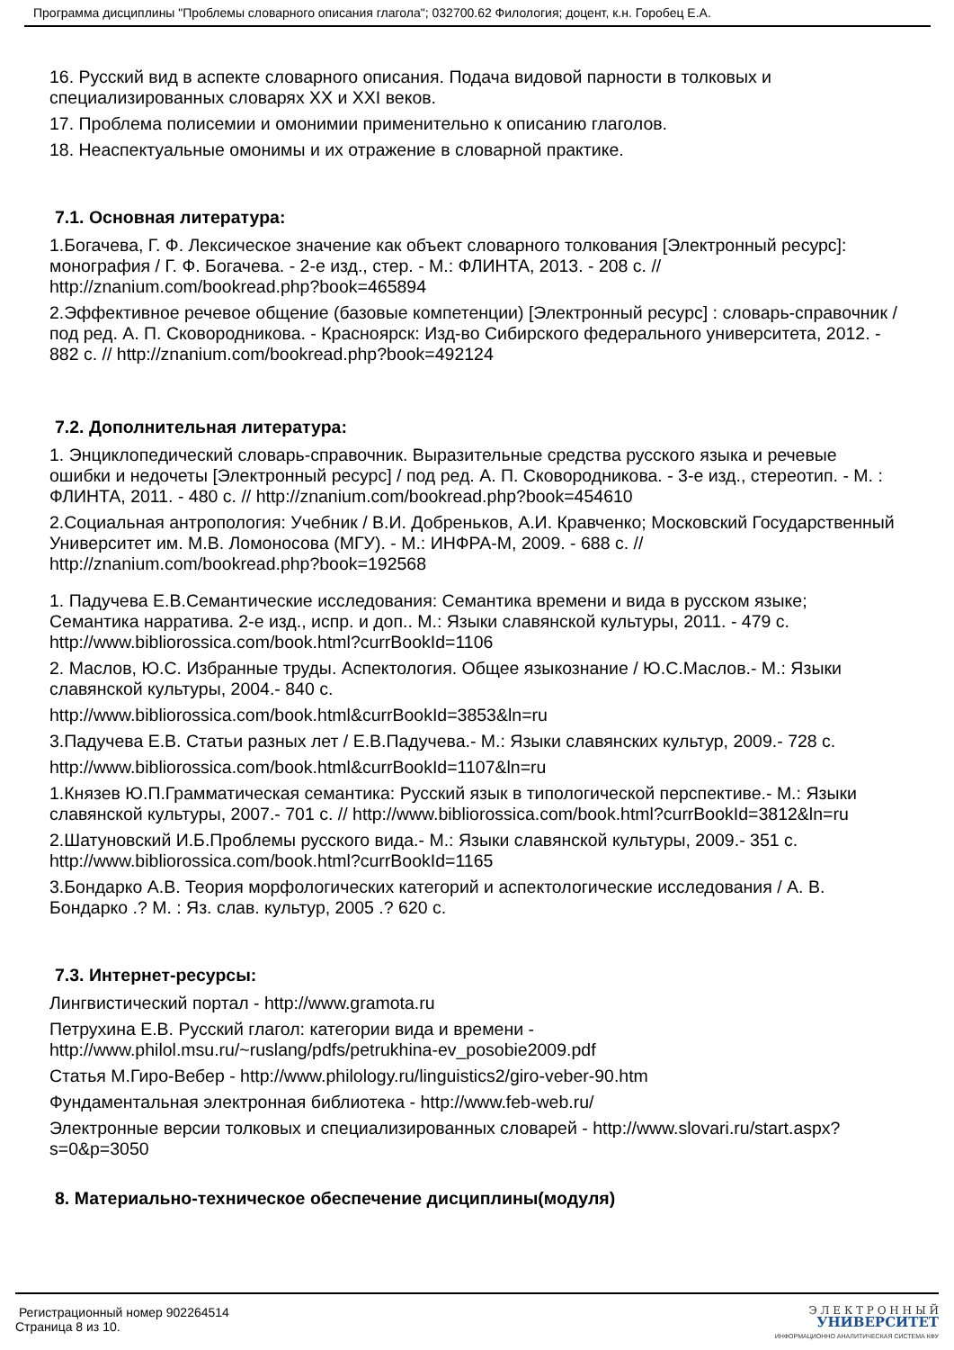Программа дисциплины "Проблемы словарного описания глагола"; 032700.62 Филология; доцент, к.н. Горобец Е.А.
16. Русский вид в аспекте словарного описания. Подача видовой парности в толковых и специализированных словарях XX и XXI веков.
17. Проблема полисемии и омонимии применительно к описанию глаголов.
18. Неаспектуальные омонимы и их отражение в словарной практике.
7.1. Основная литература:
1.Богачева, Г. Ф. Лексическое значение как объект словарного толкования [Электронный ресурс]: монография / Г. Ф. Богачева. - 2-е изд., стер. - М.: ФЛИНТА, 2013. - 208 с. // http://znanium.com/bookread.php?book=465894
2.Эффективное речевое общение (базовые компетенции) [Электронный ресурс] : словарь-справочник / под ред. А. П. Сковородникова. - Красноярск: Изд-во Сибирского федерального университета, 2012. - 882 с. // http://znanium.com/bookread.php?book=492124
7.2. Дополнительная литература:
1. Энциклопедический словарь-справочник. Выразительные средства русского языка и речевые ошибки и недочеты [Электронный ресурс] / под ред. А. П. Сковородникова. - 3-е изд., стереотип. - М. : ФЛИНТА, 2011. - 480 с. // http://znanium.com/bookread.php?book=454610
2.Социальная антропология: Учебник / В.И. Добреньков, А.И. Кравченко; Московский Государственный Университет им. М.В. Ломоносова (МГУ). - М.: ИНФРА-М, 2009. - 688 с. // http://znanium.com/bookread.php?book=192568
1. Падучева Е.В.Семантические исследования: Семантика времени и вида в русском языке; Семантика нарратива. 2-е изд., испр. и доп.. М.: Языки славянской культуры, 2011. - 479 с. http://www.bibliorossica.com/book.html?currBookId=1106
2. Маслов, Ю.С. Избранные труды. Аспектология. Общее языкознание / Ю.С.Маслов.- М.: Языки славянской культуры, 2004.- 840 с.
http://www.bibliorossica.com/book.html&currBookId=3853&ln=ru
3.Падучева Е.В. Статьи разных лет / Е.В.Падучева.- М.: Языки славянских культур, 2009.- 728 с.
http://www.bibliorossica.com/book.html&currBookId=1107&ln=ru
1.Князев Ю.П.Грамматическая семантика: Русский язык в типологической перспективе.- М.: Языки славянской культуры, 2007.- 701 с. // http://www.bibliorossica.com/book.html?currBookId=3812&ln=ru
2.Шатуновский И.Б.Проблемы русского вида.- М.: Языки славянской культуры, 2009.- 351 с. http://www.bibliorossica.com/book.html?currBookId=1165
3.Бондарко А.В. Теория морфологических категорий и аспектологические исследования / А. В. Бондарко .? М. : Яз. слав. культур, 2005 .? 620 с.
7.3. Интернет-ресурсы:
Лингвистический портал - http://www.gramota.ru
Петрухина Е.В. Русский глагол: категории вида и времени - http://www.philol.msu.ru/~ruslang/pdfs/petrukhina-ev_posobie2009.pdf
Статья М.Гиро-Вебер - http://www.philology.ru/linguistics2/giro-veber-90.htm
Фундаментальная электронная библиотека - http://www.feb-web.ru/
Электронные версии толковых и специализированных словарей - http://www.slovari.ru/start.aspx?s=0&p=3050
8. Материально-техническое обеспечение дисциплины(модуля)
Регистрационный номер 902264514
Страница 8 из 10.
Э Л Е К Т Р О Н Н Ы Й
УНИВЕРСИТЕТ
ИНФОРМАЦИОННО АНАЛИТИЧЕСКАЯ СИСТЕМА КФУ